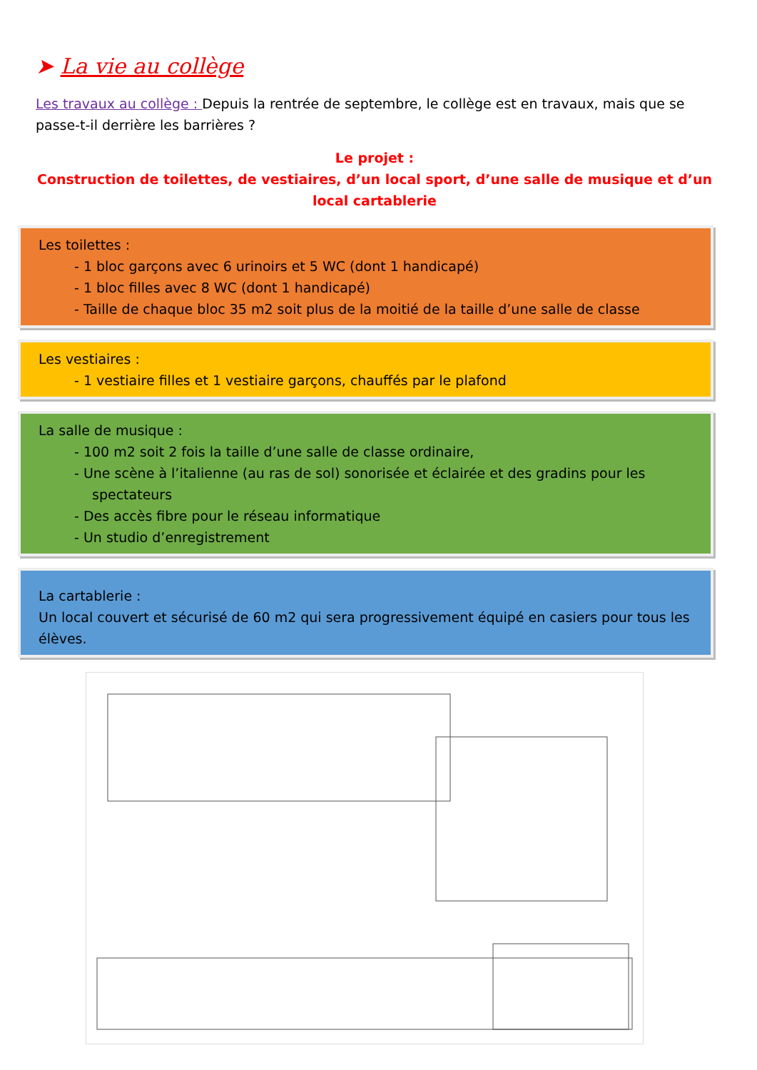➤ La vie au collège
Les travaux au collège : Depuis la rentrée de septembre, le collège est en travaux, mais que se passe-t-il derrière les barrières ?
Le projet :
Construction de toilettes, de vestiaires, d’un local sport, d’une salle de musique et d’un local cartablerie
Les toilettes :
- 1 bloc garçons avec 6 urinoirs et 5 WC (dont 1 handicapé)
- 1 bloc filles avec 8 WC (dont 1 handicapé)
- Taille de chaque bloc 35 m2 soit plus de la moitié de la taille d’une salle de classe
Les vestiaires :
- 1 vestiaire filles et 1 vestiaire garçons, chauffés par le plafond
La salle de musique :
- 100 m2 soit 2 fois la taille d’une salle de classe ordinaire,
- Une scène à l’italienne (au ras de sol) sonorisée et éclairée et des gradins pour les spectateurs
- Des accès fibre pour le réseau informatique
- Un studio d’enregistrement
La cartablerie :
Un local couvert et sécurisé de 60 m2 qui sera progressivement équipé en casiers pour tous les élèves.